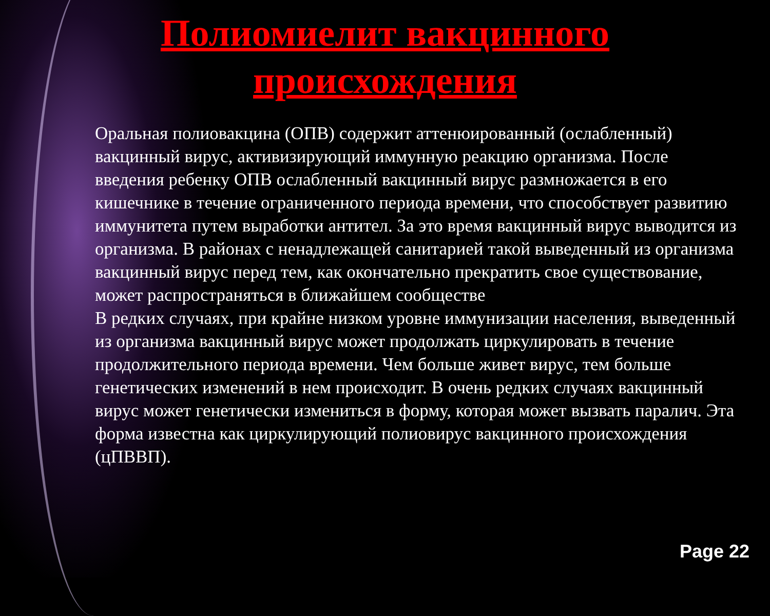Полиомиелит вакцинного
происхождения
Оральная полиовакцина (ОПВ) содержит аттенюированный (ослабленный) вакцинный вирус, активизирующий иммунную реакцию организма. После введения ребенку ОПВ ослабленный вакцинный вирус размножается в его кишечнике в течение ограниченного периода времени, что способствует развитию иммунитета путем выработки антител. За это время вакцинный вирус выводится из организма. В районах с ненадлежащей санитарией такой выведенный из организма вакцинный вирус перед тем, как окончательно прекратить свое существование, может распространяться в ближайшем сообществе
В редких случаях, при крайне низком уровне иммунизации населения, выведенный из организма вакцинный вирус может продолжать циркулировать в течение продолжительного периода времени. Чем больше живет вирус, тем больше генетических изменений в нем происходит. В очень редких случаях вакцинный вирус может генетически измениться в форму, которая может вызвать паралич. Эта форма известна как циркулирующий полиовирус вакцинного происхождения (цПВВП).
Page 22